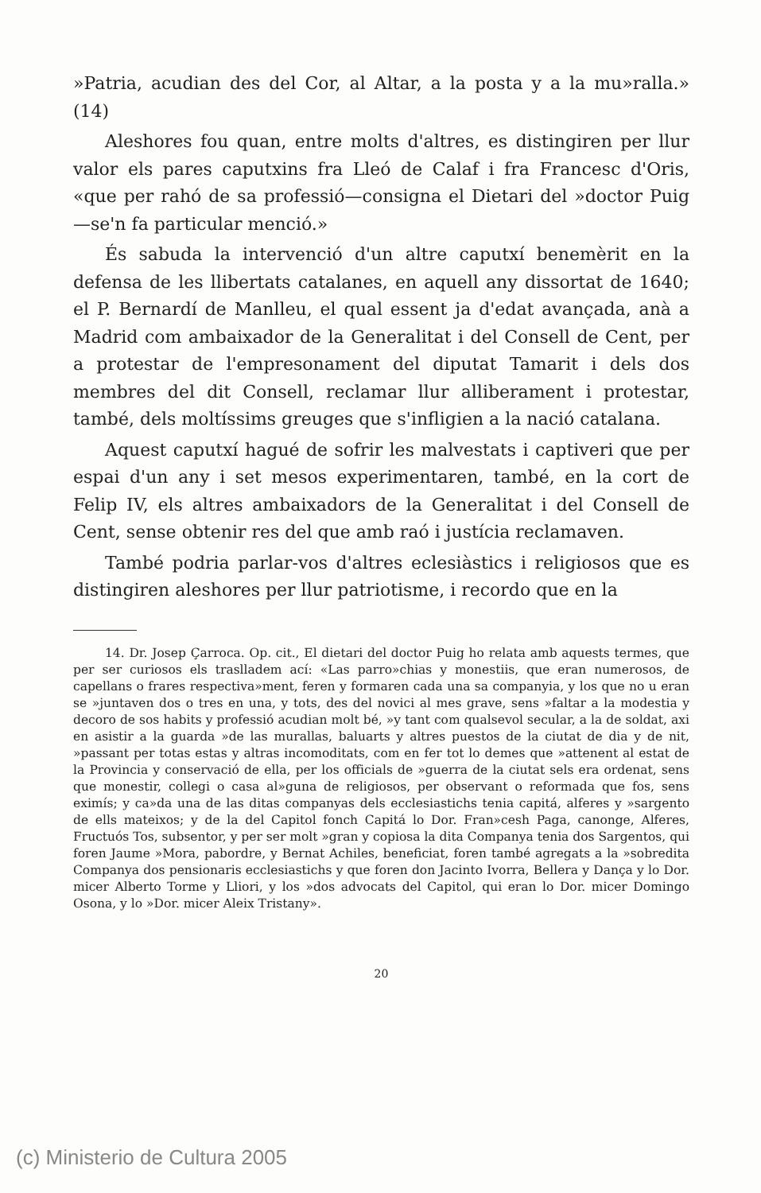»Patria, acudian des del Cor, al Altar, a la posta y a la mu»ralla.» (14)
Aleshores fou quan, entre molts d'altres, es distingiren per llur valor els pares caputxins fra Lleó de Calaf i fra Francesc d'Oris, «que per rahó de sa professió—consigna el Dietari del »doctor Puig—se'n fa particular menció.»
És sabuda la intervenció d'un altre caputxí benemèrit en la defensa de les llibertats catalanes, en aquell any dissortat de 1640; el P. Bernardí de Manlleu, el qual essent ja d'edat avançada, anà a Madrid com ambaixador de la Generalitat i del Consell de Cent, per a protestar de l'empresonament del diputat Tamarit i dels dos membres del dit Consell, reclamar llur alliberament i protestar, també, dels moltíssims greuges que s'infligien a la nació catalana.
Aquest caputxí hagué de sofrir les malvestats i captiveri que per espai d'un any i set mesos experimentaren, també, en la cort de Felip IV, els altres ambaixadors de la Generalitat i del Consell de Cent, sense obtenir res del que amb raó i justícia reclamaven.
També podria parlar-vos d'altres eclesiàstics i religiosos que es distingiren aleshores per llur patriotisme, i recordo que en la
14. Dr. Josep Çarroca. Op. cit., El dietari del doctor Puig ho relata amb aquests termes, que per ser curiosos els traslladem ací: «Las parro»chias y monestiis, que eran numerosos, de capellans o frares respectiva»ment, feren y formaren cada una sa companyia, y los que no u eran se »juntaven dos o tres en una, y tots, des del novici al mes grave, sens »faltar a la modestia y decoro de sos habits y professió acudian molt bé, »y tant com qualsevol secular, a la de soldat, axi en asistir a la guarda »de las murallas, baluarts y altres puestos de la ciutat de dia y de nit, »passant per totas estas y altras incomoditats, com en fer tot lo demes que »attenent al estat de la Provincia y conservació de ella, per los officials de »guerra de la ciutat sels era ordenat, sens que monestir, collegi o casa al»guna de religiosos, per observant o reformada que fos, sens eximís; y ca»da una de las ditas companyas dels ecclesiastichs tenia capitá, alferes y »sargento de ells mateixos; y de la del Capitol fonch Capitá lo Dor. Fran»cesh Paga, canonge, Alferes, Fructuós Tos, subsentor, y per ser molt »gran y copiosa la dita Companya tenia dos Sargentos, qui foren Jaume »Mora, pabordre, y Bernat Achiles, beneficiat, foren també agregats a la »sobredita Companya dos pensionaris ecclesiastichs y que foren don Jacinto Ivorra, Bellera y Dança y lo Dor. micer Alberto Torme y Lliori, y los »dos advocats del Capitol, qui eran lo Dor. micer Domingo Osona, y lo »Dor. micer Aleix Tristany».
20
(c) Ministerio de Cultura 2005